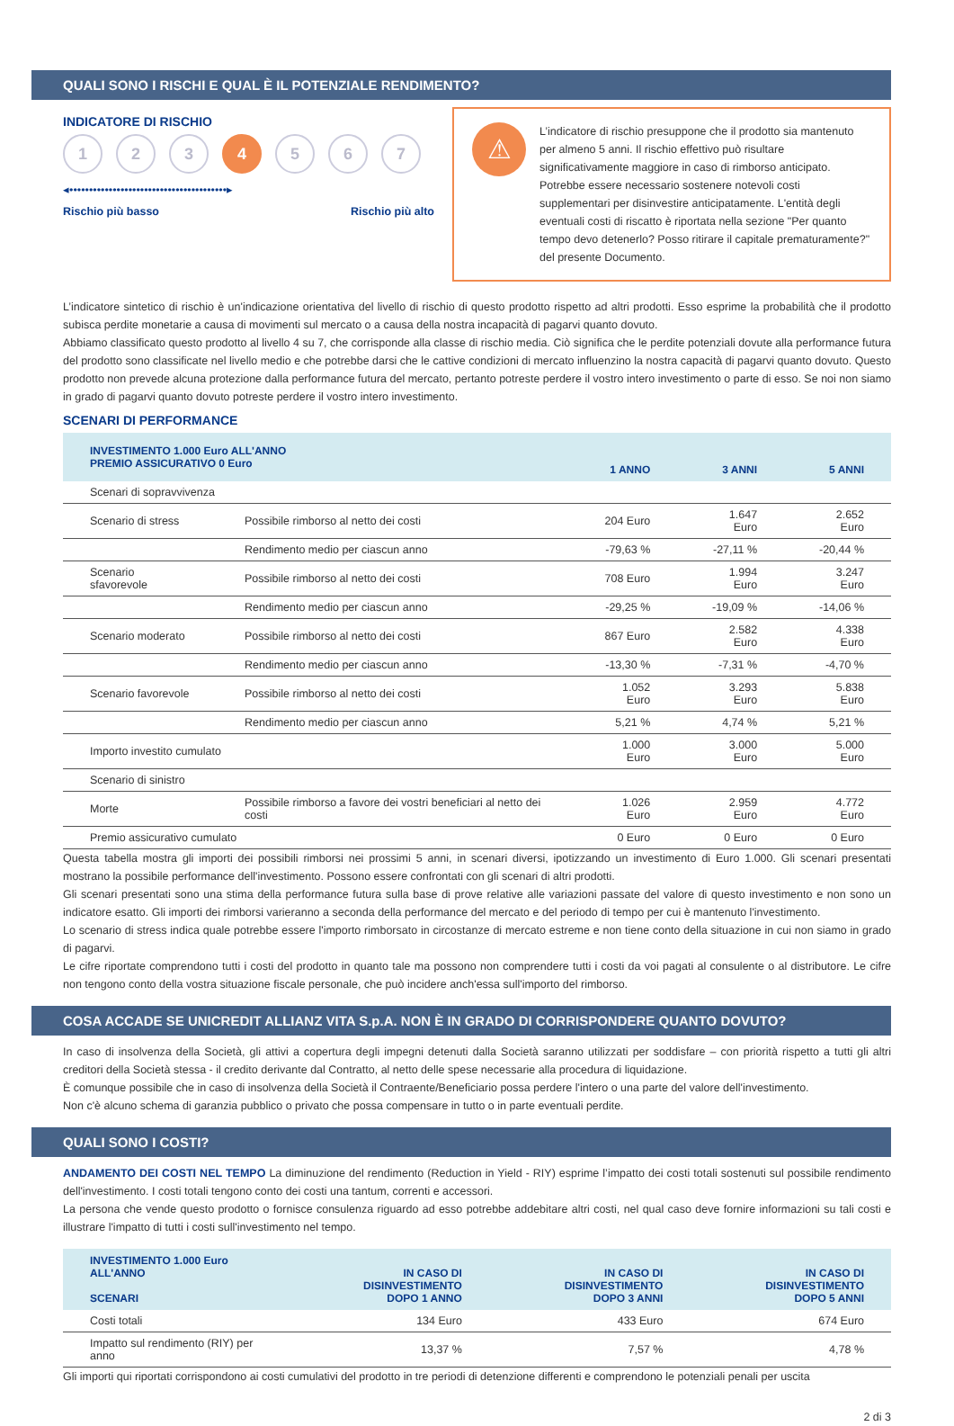QUALI SONO I RISCHI E QUAL È IL POTENZIALE RENDIMENTO?
INDICATORE DI RISCHIO
1 2 3 4 5 6 7
◂••••••••••••••••••••••••••••••••••••••••▸
Rischio più basso Rischio più alto
⚠
L’indicatore di rischio presuppone che il prodotto sia mantenuto per almeno 5 anni. Il rischio effettivo può risultare significativamente maggiore in caso di rimborso anticipato. Potrebbe essere necessario sostenere notevoli costi supplementari per disinvestire anticipatamente. L'entità degli eventuali costi di riscatto è riportata nella sezione "Per quanto tempo devo detenerlo? Posso ritirare il capitale prematuramente?" del presente Documento.
L’indicatore sintetico di rischio è un'indicazione orientativa del livello di rischio di questo prodotto rispetto ad altri prodotti. Esso esprime la probabilità che il prodotto subisca perdite monetarie a causa di movimenti sul mercato o a causa della nostra incapacità di pagarvi quanto dovuto.
Abbiamo classificato questo prodotto al livello 4 su 7, che corrisponde alla classe di rischio media. Ciò significa che le perdite potenziali dovute alla performance futura del prodotto sono classificate nel livello medio e che potrebbe darsi che le cattive condizioni di mercato influenzino la nostra capacità di pagarvi quanto dovuto. Questo prodotto non prevede alcuna protezione dalla performance futura del mercato, pertanto potreste perdere il vostro intero investimento o parte di esso. Se noi non siamo in grado di pagarvi quanto dovuto potreste perdere il vostro intero investimento.
SCENARI DI PERFORMANCE
| INVESTIMENTO 1.000 Euro ALL'ANNO PREMIO ASSICURATIVO 0 Euro | | 1 ANNO | 3 ANNI | 5 ANNI |
| --- | --- | --- | --- | --- |
| Scenari di sopravvivenza | | | | |
| Scenario di stress | Possibile rimborso al netto dei costi | 204 Euro | 1.647 Euro | 2.652 Euro |
| | Rendimento medio per ciascun anno | -79,63 % | -27,11 % | -20,44 % |
| Scenario sfavorevole | Possibile rimborso al netto dei costi | 708 Euro | 1.994 Euro | 3.247 Euro |
| | Rendimento medio per ciascun anno | -29,25 % | -19,09 % | -14,06 % |
| Scenario moderato | Possibile rimborso al netto dei costi | 867 Euro | 2.582 Euro | 4.338 Euro |
| | Rendimento medio per ciascun anno | -13,30 % | -7,31 % | -4,70 % |
| Scenario favorevole | Possibile rimborso al netto dei costi | 1.052 Euro | 3.293 Euro | 5.838 Euro |
| | Rendimento medio per ciascun anno | 5,21 % | 4,74 % | 5,21 % |
| Importo investito cumulato | | 1.000 Euro | 3.000 Euro | 5.000 Euro |
| Scenario di sinistro | | | | |
| Morte | Possibile rimborso a favore dei vostri beneficiari al netto dei costi | 1.026 Euro | 2.959 Euro | 4.772 Euro |
| Premio assicurativo cumulato | | 0 Euro | 0 Euro | 0 Euro |
Questa tabella mostra gli importi dei possibili rimborsi nei prossimi 5 anni, in scenari diversi, ipotizzando un investimento di Euro 1.000. Gli scenari presentati mostrano la possibile performance dell'investimento. Possono essere confrontati con gli scenari di altri prodotti.
Gli scenari presentati sono una stima della performance futura sulla base di prove relative alle variazioni passate del valore di questo investimento e non sono un indicatore esatto. Gli importi dei rimborsi varieranno a seconda della performance del mercato e del periodo di tempo per cui è mantenuto l'investimento.
Lo scenario di stress indica quale potrebbe essere l'importo rimborsato in circostanze di mercato estreme e non tiene conto della situazione in cui non siamo in grado di pagarvi.
Le cifre riportate comprendono tutti i costi del prodotto in quanto tale ma possono non comprendere tutti i costi da voi pagati al consulente o al distributore. Le cifre non tengono conto della vostra situazione fiscale personale, che può incidere anch'essa sull'importo del rimborso.
COSA ACCADE SE UNICREDIT ALLIANZ VITA S.p.A. NON È IN GRADO DI CORRISPONDERE QUANTO DOVUTO?
In caso di insolvenza della Società, gli attivi a copertura degli impegni detenuti dalla Società saranno utilizzati per soddisfare – con priorità rispetto a tutti gli altri creditori della Società stessa - il credito derivante dal Contratto, al netto delle spese necessarie alla procedura di liquidazione.
È comunque possibile che in caso di insolvenza della Società il Contraente/Beneficiario possa perdere l'intero o una parte del valore dell'investimento.
Non c'è alcuno schema di garanzia pubblico o privato che possa compensare in tutto o in parte eventuali perdite.
QUALI SONO I COSTI?
ANDAMENTO DEI COSTI NEL TEMPO La diminuzione del rendimento (Reduction in Yield - RIY) esprime l’impatto dei costi totali sostenuti sul possibile rendimento dell'investimento. I costi totali tengono conto dei costi una tantum, correnti e accessori.
La persona che vende questo prodotto o fornisce consulenza riguardo ad esso potrebbe addebitare altri costi, nel qual caso deve fornire informazioni su tali costi e illustrare l'impatto di tutti i costi sull'investimento nel tempo.
| INVESTIMENTO 1.000 Euro ALL'ANNO SCENARI | IN CASO DI DISINVESTIMENTO DOPO 1 ANNO | IN CASO DI DISINVESTIMENTO DOPO 3 ANNI | IN CASO DI DISINVESTIMENTO DOPO 5 ANNI |
| --- | --- | --- | --- |
| Costi totali | 134 Euro | 433 Euro | 674 Euro |
| Impatto sul rendimento (RIY) per anno | 13,37 % | 7,57 % | 4,78 % |
Gli importi qui riportati corrispondono ai costi cumulativi del prodotto in tre periodi di detenzione differenti e comprendono le potenziali penali per uscita
2 di 3